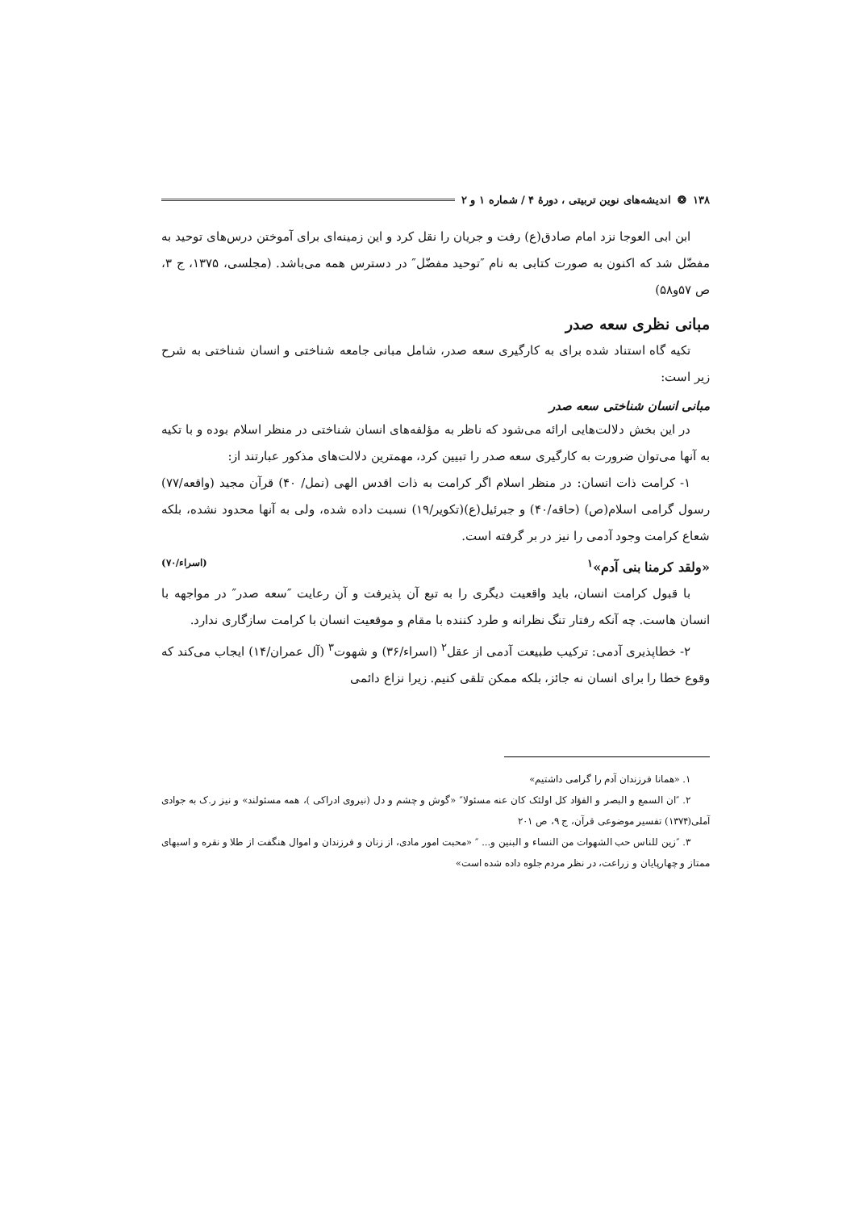۱۳۸ ❂ اندیشه‌های نوین تربیتی ، دورهٔ ۴ / شماره ۱ و ۲
ابن ابی العوجا نزد امام صادق(ع) رفت و جریان را نقل کرد و این زمینه‌ای برای آموختن درس‌های توحید به مفضّل شد که اکنون به صورت کتابی به نام ″توحید مفضّل″ در دسترس همه می‌باشد. (مجلسی، ۱۳۷۵، ج ۳، ص ۵۷و۵۸)
مبانی نظری سعه صدر
تکیه گاه استناد شده برای به کارگیری سعه صدر، شامل مبانی جامعه شناختی و انسان شناختی به شرح زیر است:
مبانی انسان شناختی سعه صدر
در این بخش دلالت‌هایی ارائه می‌شود که ناظر به مؤلفه‌های انسان شناختی در منظر اسلام بوده و با تکیه به آنها می‌توان ضرورت به کارگیری سعه صدر را تبیین کرد، مهمترین دلالت‌های مذکور عبارتند از:
۱- کرامت ذات انسان: در منظر اسلام اگر کرامت به ذات اقدس الهی (نمل/ ۴۰) قرآن مجید (واقعه/۷۷) رسول گرامی اسلام(ص) (حاقه/۴۰) و جبرئیل(ع)(تکویر/۱۹) نسبت داده شده، ولی به آنها محدود نشده، بلکه شعاع کرامت وجود آدمی را نیز در بر گرفته است.
«ولقد کرمنا بنی آدم»<sup>۱</sup> (اسراء/۷۰)
با قبول کرامت انسان، باید واقعیت دیگری را به تبع آن پذیرفت و آن رعایت ″سعه صدر″ در مواجهه با انسان هاست. چه آنکه رفتار تنگ نظرانه و طرد کننده با مقام و موقعیت انسان با کرامت سازگاری ندارد.
۲- خطاپذیری آدمی: ترکیب طبیعت آدمی از عقل<sup>۲</sup> (اسراء/۳۶) و شهوت<sup>۳</sup> (آل عمران/۱۴) ایجاب می‌کند که وقوع خطا را برای انسان نه جائز، بلکه ممکن تلقی کنیم. زیرا نزاع دائمی
۱. «همانا فرزندان آدم را گرامی داشتیم»
۲. ″ان السمع و البصر و الفؤاد کل اولئک کان عنه مسئولا″ «گوش و چشم و دل (نیروی ادراکی )، همه مسئولند» و نیز ر.ک به جوادی آملی(۱۳۷۴) تفسیر موضوعی قرآن، ج ۹، ص ۲۰۱
۳. ″زین للناس حب الشهوات من النساء و البنین و... ″ «محبت امور مادی، از زنان و فرزندان و اموال هنگفت از طلا و نقره و اسبهای ممتاز و چهارپایان و زراعت، در نظر مردم جلوه داده شده است»